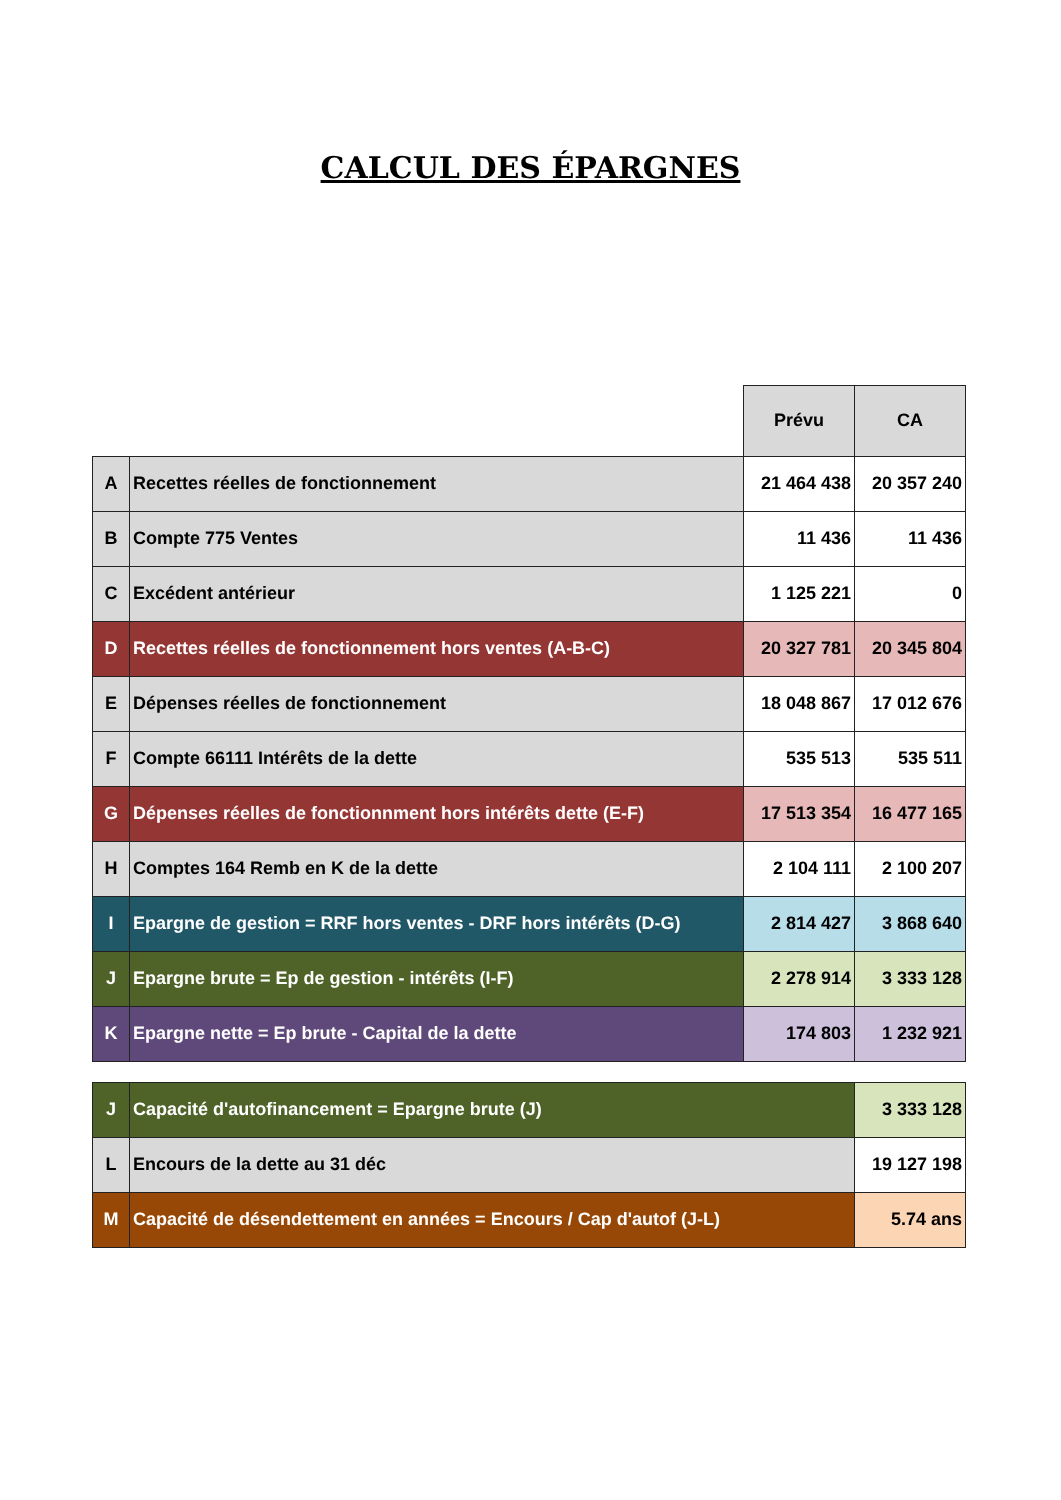CALCUL DES ÉPARGNES
| | | Prévu | CA |
| A | Recettes réelles de fonctionnement | 21 464 438 | 20 357 240 |
| B | Compte 775 Ventes | 11 436 | 11 436 |
| C | Excédent antérieur | 1 125 221 | 0 |
| D | Recettes réelles de fonctionnement hors ventes (A-B-C) | 20 327 781 | 20 345 804 |
| E | Dépenses réelles de fonctionnement | 18 048 867 | 17 012 676 |
| F | Compte 66111 Intérêts de la dette | 535 513 | 535 511 |
| G | Dépenses réelles de fonctionnment hors intérêts dette (E-F) | 17 513 354 | 16 477 165 |
| H | Comptes 164 Remb en K de la dette | 2 104 111 | 2 100 207 |
| I | Epargne de gestion = RRF hors ventes - DRF hors intérêts (D-G) | 2 814 427 | 3 868 640 |
| J | Epargne brute = Ep de gestion - intérêts (I-F) | 2 278 914 | 3 333 128 |
| K | Epargne nette = Ep brute - Capital de la dette | 174 803 | 1 232 921 |
| J | Capacité d'autofinancement = Epargne brute (J) | 3 333 128 |
| L | Encours de la dette au 31 déc | 19 127 198 |
| M | Capacité de désendettement en années = Encours / Cap d'autof (J-L) | 5.74 ans |